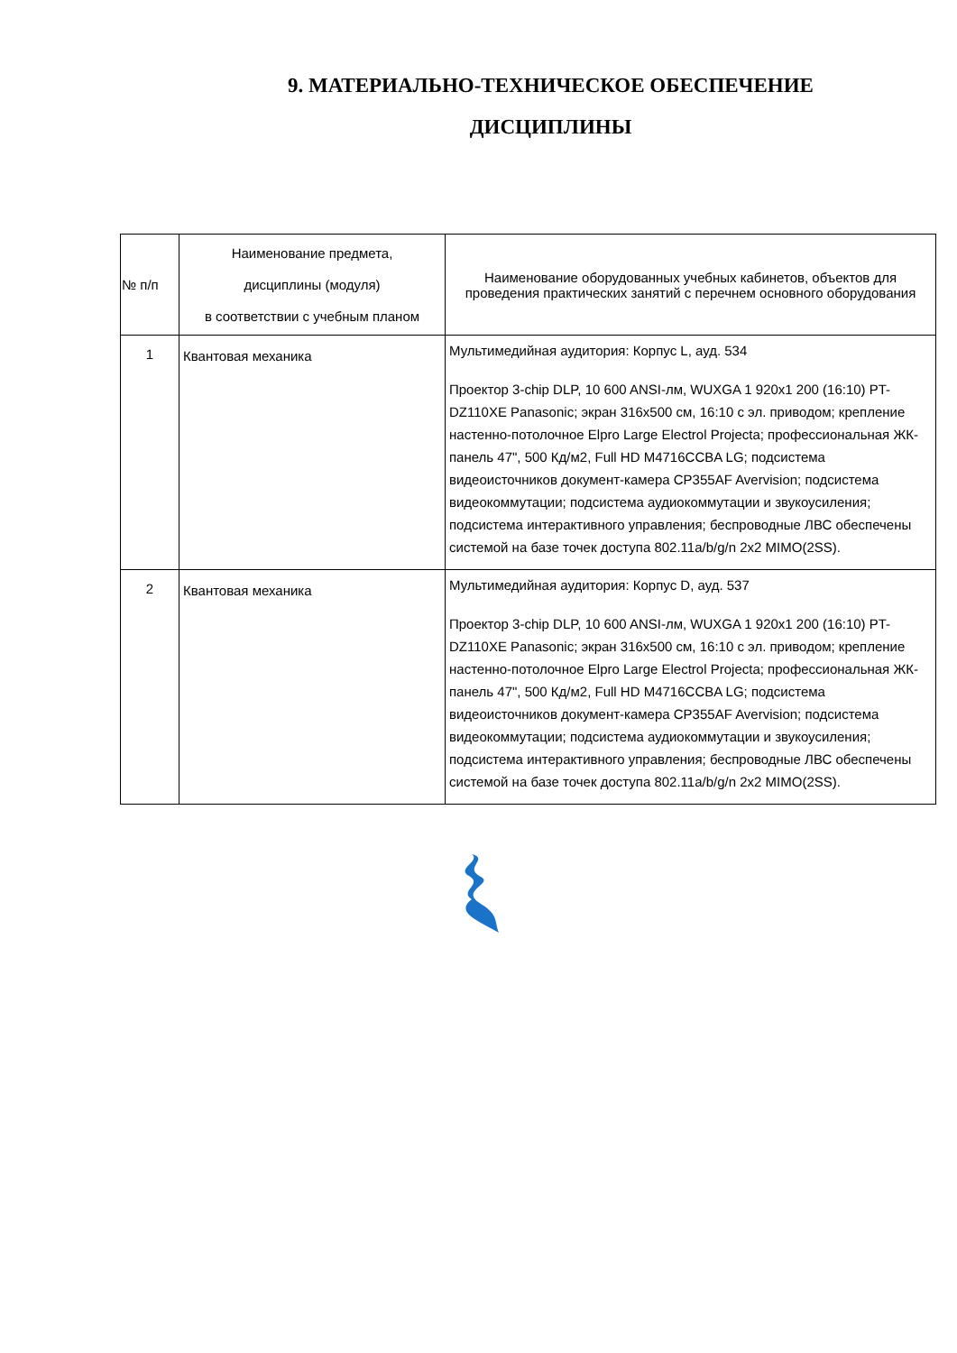9. МАТЕРИАЛЬНО-ТЕХНИЧЕСКОЕ ОБЕСПЕЧЕНИЕ
ДИСЦИПЛИНЫ
| № п/п | Наименование предмета, дисциплины (модуля) в соответствии с учебным планом | Наименование оборудованных учебных кабинетов, объектов для проведения практических занятий с перечнем основного оборудования |
| --- | --- | --- |
| 1 | Квантовая механика | Мультимедийная аудитория: Корпус L, ауд. 534 Проектор 3-chip DLP, 10 600 ANSI-лм, WUXGA 1 920х1 200 (16:10) PT-DZ110XE Panasonic; экран 316х500 см, 16:10 с эл. приводом; крепление настенно-потолочное Elpro Large Electrol Projecta; профессиональная ЖК-панель 47", 500 Кд/м2, Full HD M4716CCBA LG; подсистема видеоисточников документ-камера CP355AF Avervision; подсистема видеокоммутации; подсистема аудиокоммутации и звукоусиления; подсистема интерактивного управления; беспроводные ЛВС обеспечены системой на базе точек доступа 802.11a/b/g/n 2x2 MIMO(2SS). |
| 2 | Квантовая механика | Мультимедийная аудитория: Корпус D, ауд. 537 Проектор 3-chip DLP, 10 600 ANSI-лм, WUXGA 1 920х1 200 (16:10) PT-DZ110XE Panasonic; экран 316х500 см, 16:10 с эл. приводом; крепление настенно-потолочное Elpro Large Electrol Projecta; профессиональная ЖК-панель 47", 500 Кд/м2, Full HD M4716CCBA LG; подсистема видеоисточников документ-камера CP355AF Avervision; подсистема видеокоммутации; подсистема аудиокоммутации и звукоусиления; подсистема интерактивного управления; беспроводные ЛВС обеспечены системой на базе точек доступа 802.11a/b/g/n 2x2 MIMO(2SS). |